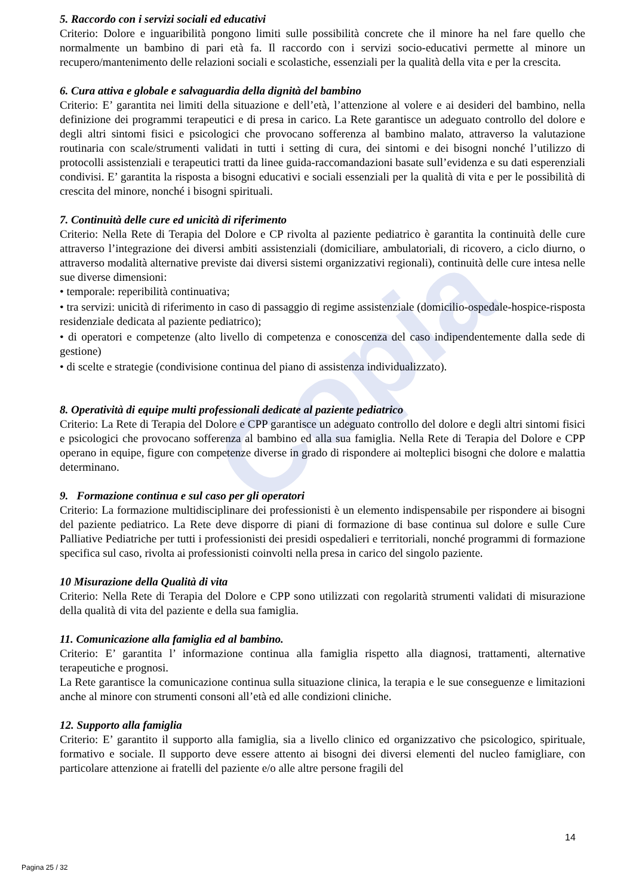Copia
5. Raccordo con i servizi sociali ed educativi
Criterio: Dolore e inguaribilità pongono limiti sulle possibilità concrete che il minore ha nel fare quello che normalmente un bambino di pari età fa. Il raccordo con i servizi socio-educativi permette al minore un recupero/mantenimento delle relazioni sociali e scolastiche, essenziali per la qualità della vita e per la crescita.
6. Cura attiva e globale e salvaguardia della dignità del bambino
Criterio: E’ garantita nei limiti della situazione e dell’età, l’attenzione al volere e ai desideri del bambino, nella definizione dei programmi terapeutici e di presa in carico. La Rete garantisce un adeguato controllo del dolore e degli altri sintomi fisici e psicologici che provocano sofferenza al bambino malato, attraverso la valutazione routinaria con scale/strumenti validati in tutti i setting di cura, dei sintomi e dei bisogni nonché l’utilizzo di protocolli assistenziali e terapeutici tratti da linee guida-raccomandazioni basate sull’evidenza e su dati esperenziali condivisi. E’ garantita la risposta a bisogni educativi e sociali essenziali per la qualità di vita e per le possibilità di crescita del minore, nonché i bisogni spirituali.
7. Continuità delle cure ed unicità di riferimento
Criterio: Nella Rete di Terapia del Dolore e CP rivolta al paziente pediatrico è garantita la continuità delle cure attraverso l’integrazione dei diversi ambiti assistenziali (domiciliare, ambulatoriali, di ricovero, a ciclo diurno, o attraverso modalità alternative previste dai diversi sistemi organizzativi regionali), continuità delle cure intesa nelle sue diverse dimensioni:
• temporale: reperibilità continuativa;
• tra servizi: unicità di riferimento in caso di passaggio di regime assistenziale (domicilio-ospedale-hospice-risposta residenziale dedicata al paziente pediatrico);
• di operatori e competenze (alto livello di competenza e conoscenza del caso indipendentemente dalla sede di gestione)
• di scelte e strategie (condivisione continua del piano di assistenza individualizzato).
8. Operatività di equipe multi professionali dedicate al paziente pediatrico
Criterio: La Rete di Terapia del Dolore e CPP garantisce un adeguato controllo del dolore e degli altri sintomi fisici e psicologici che provocano sofferenza al bambino ed alla sua famiglia. Nella Rete di Terapia del Dolore e CPP operano in equipe, figure con competenze diverse in grado di rispondere ai molteplici bisogni che dolore e malattia determinano.
9. Formazione continua e sul caso per gli operatori
Criterio: La formazione multidisciplinare dei professionisti è un elemento indispensabile per rispondere ai bisogni del paziente pediatrico. La Rete deve disporre di piani di formazione di base continua sul dolore e sulle Cure Palliative Pediatriche per tutti i professionisti dei presidi ospedalieri e territoriali, nonché programmi di formazione specifica sul caso, rivolta ai professionisti coinvolti nella presa in carico del singolo paziente.
10 Misurazione della Qualità di vita
Criterio: Nella Rete di Terapia del Dolore e CPP sono utilizzati con regolarità strumenti validati di misurazione della qualità di vita del paziente e della sua famiglia.
11. Comunicazione alla famiglia ed al bambino.
Criterio: E’ garantita l’ informazione continua alla famiglia rispetto alla diagnosi, trattamenti, alternative terapeutiche e prognosi.
La Rete garantisce la comunicazione continua sulla situazione clinica, la terapia e le sue conseguenze e limitazioni anche al minore con strumenti consoni all’età ed alle condizioni cliniche.
12. Supporto alla famiglia
Criterio: E’ garantito il supporto alla famiglia, sia a livello clinico ed organizzativo che psicologico, spirituale, formativo e sociale. Il supporto deve essere attento ai bisogni dei diversi elementi del nucleo famigliare, con particolare attenzione ai fratelli del paziente e/o alle altre persone fragili del
14
Pagina 25 / 32